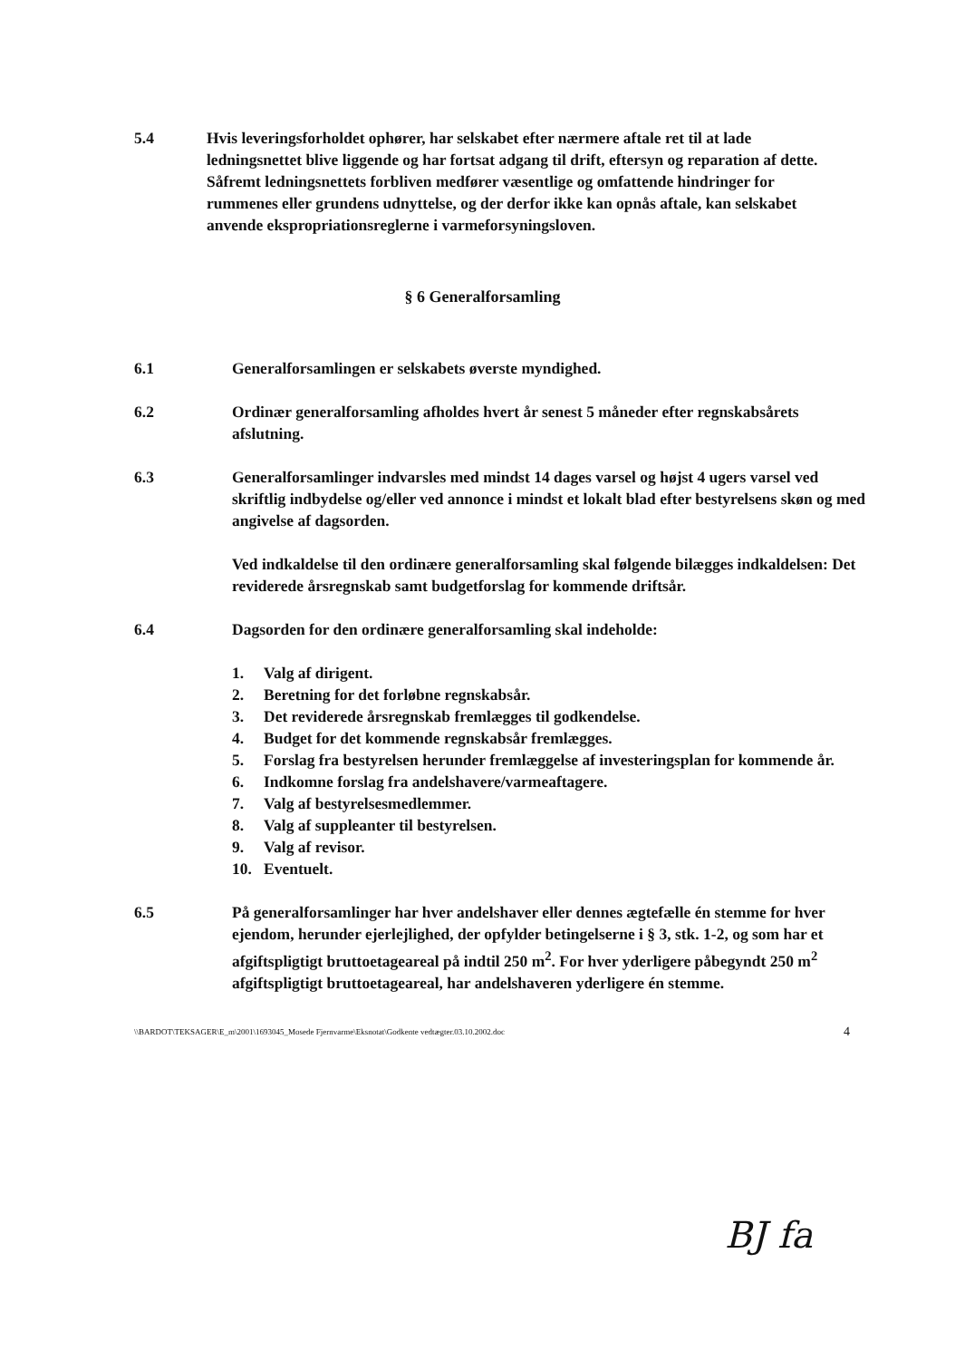5.4 Hvis leveringsforholdet ophører, har selskabet efter nærmere aftale ret til at lade ledningsnettet blive liggende og har fortsat adgang til drift, eftersyn og reparation af dette. Såfremt ledningsnettets forbliven medfører væsentlige og omfattende hindringer for rummenes eller grundens udnyttelse, og der derfor ikke kan opnås aftale, kan selskabet anvende ekspropriationsreglerne i varmeforsyningsloven.
§ 6 Generalforsamling
6.1 Generalforsamlingen er selskabets øverste myndighed.
6.2 Ordinær generalforsamling afholdes hvert år senest 5 måneder efter regnskabsårets afslutning.
6.3 Generalforsamlinger indvarsles med mindst 14 dages varsel og højst 4 ugers varsel ved skriftlig indbydelse og/eller ved annonce i mindst et lokalt blad efter bestyrelsens skøn og med angivelse af dagsorden.
Ved indkaldelse til den ordinære generalforsamling skal følgende bilægges indkaldelsen: Det reviderede årsregnskab samt budgetforslag for kommende driftsår.
6.4 Dagsorden for den ordinære generalforsamling skal indeholde:
1. Valg af dirigent.
2. Beretning for det forløbne regnskabsår.
3. Det reviderede årsregnskab fremlægges til godkendelse.
4. Budget for det kommende regnskabsår fremlægges.
5. Forslag fra bestyrelsen herunder fremlæggelse af investeringsplan for kommende år.
6. Indkomne forslag fra andelshavere/varmeaftagere.
7. Valg af bestyrelsesmedlemmer.
8. Valg af suppleanter til bestyrelsen.
9. Valg af revisor.
10. Eventuelt.
6.5 På generalforsamlinger har hver andelshaver eller dennes ægtefælle én stemme for hver ejendom, herunder ejerlejlighed, der opfylder betingelserne i § 3, stk. 1-2, og som har et afgiftspligtigt bruttoetageareal på indtil 250 m<sup>2</sup>. For hver yderligere påbegyndt 250 m<sup>2</sup> afgiftspligtigt bruttoetageareal, har andelshaveren yderligere én stemme.
\\BARDOT\TEKSAGER\E_m\2001\1693045_Mosede Fjernvarme\Eksnotat\Godkente vedtægter.03.10.2002.doc 4
BJ fa